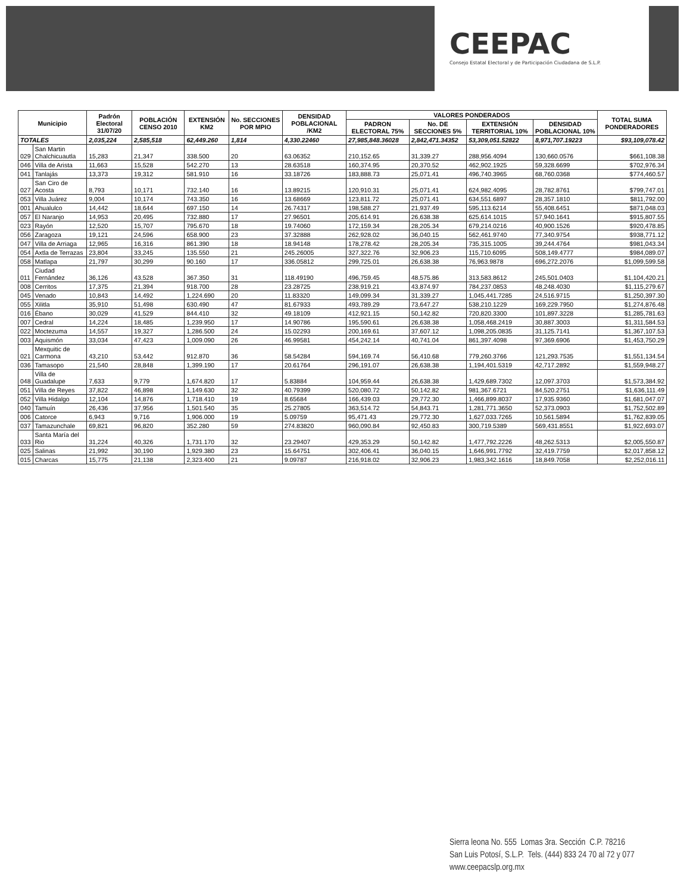CEEPAC
Consejo Estatal Electoral y de Participación Ciudadana de S.L.P.
| Municipio | | Padrón Electoral 31/07/20 | POBLACIÓN CENSO 2010 | EXTENSIÓN KM2 | No. SECCIONES POR MPIO | DENSIDAD POBLACIONAL /KM2 | VALORES PONDERADOS | | | | TOTAL SUMA PONDERADORES |
| --- | --- | --- | --- | --- | --- | --- | --- | --- | --- | --- | --- |
| | | | | | | | PADRON ELECTORAL 75% | No. DE SECCIONES 5% | EXTENSIÓN TERRITORIAL 10% | DENSIDAD POBLACIONAL 10% | |
| TOTALES | | 2,035,224 | 2,585,518 | 62,449.260 | 1,814 | 4,330.22460 | 27,985,848.36028 | 2,842,471.34352 | 53,309,051.52822 | 8,971,707.19223 | $93,109,078.42 |
| 029 | San Martin Chalchicuautla | 15,283 | 21,347 | 338.500 | 20 | 63.06352 | 210,152.65 | 31,339.27 | 288,956.4094 | 130,660.0576 | $661,108.38 |
| 046 | Villa de Arista | 11,663 | 15,528 | 542.270 | 13 | 28.63518 | 160,374.95 | 20,370.52 | 462,902.1925 | 59,328.6699 | $702,976.34 |
| 041 | Tanlajás | 13,373 | 19,312 | 581.910 | 16 | 33.18726 | 183,888.73 | 25,071.41 | 496,740.3965 | 68,760.0368 | $774,460.57 |
| 027 | San Ciro de Acosta | 8,793 | 10,171 | 732.140 | 16 | 13.89215 | 120,910.31 | 25,071.41 | 624,982.4095 | 28,782.8761 | $799,747.01 |
| 053 | Villa Juárez | 9,004 | 10,174 | 743.350 | 16 | 13.68669 | 123,811.72 | 25,071.41 | 634,551.6897 | 28,357.1810 | $811,792.00 |
| 001 | Ahualulco | 14,442 | 18,644 | 697.150 | 14 | 26.74317 | 198,588.27 | 21,937.49 | 595,113.6214 | 55,408.6451 | $871,048.03 |
| 057 | El Naranjo | 14,953 | 20,495 | 732.880 | 17 | 27.96501 | 205,614.91 | 26,638.38 | 625,614.1015 | 57,940.1641 | $915,807.55 |
| 023 | Rayón | 12,520 | 15,707 | 795.670 | 18 | 19.74060 | 172,159.34 | 28,205.34 | 679,214.0216 | 40,900.1526 | $920,478.85 |
| 056 | Zaragoza | 19,121 | 24,596 | 658.900 | 23 | 37.32888 | 262,928.02 | 36,040.15 | 562,461.9740 | 77,340.9754 | $938,771.12 |
| 047 | Villa de Arriaga | 12,965 | 16,316 | 861.390 | 18 | 18.94148 | 178,278.42 | 28,205.34 | 735,315.1005 | 39,244.4764 | $981,043.34 |
| 054 | Axtla de Terrazas | 23,804 | 33,245 | 135.550 | 21 | 245.26005 | 327,322.76 | 32,906.23 | 115,710.6095 | 508,149.4777 | $984,089.07 |
| 058 | Matlapa | 21,797 | 30,299 | 90.160 | 17 | 336.05812 | 299,725.01 | 26,638.38 | 76,963.9878 | 696,272.2076 | $1,099,599.58 |
| 011 | Ciudad Fernández | 36,126 | 43,528 | 367.350 | 31 | 118.49190 | 496,759.45 | 48,575.86 | 313,583.8612 | 245,501.0403 | $1,104,420.21 |
| 008 | Cerritos | 17,375 | 21,394 | 918.700 | 28 | 23.28725 | 238,919.21 | 43,874.97 | 784,237.0853 | 48,248.4030 | $1,115,279.67 |
| 045 | Venado | 10,843 | 14,492 | 1,224.690 | 20 | 11.83320 | 149,099.34 | 31,339.27 | 1,045,441.7285 | 24,516.9715 | $1,250,397.30 |
| 055 | Xilitla | 35,910 | 51,498 | 630.490 | 47 | 81.67933 | 493,789.29 | 73,647.27 | 538,210.1229 | 169,229.7950 | $1,274,876.48 |
| 016 | Ébano | 30,029 | 41,529 | 844.410 | 32 | 49.18109 | 412,921.15 | 50,142.82 | 720,820.3300 | 101,897.3228 | $1,285,781.63 |
| 007 | Cedral | 14,224 | 18,485 | 1,239.950 | 17 | 14.90786 | 195,590.61 | 26,638.38 | 1,058,468.2419 | 30,887.3003 | $1,311,584.53 |
| 022 | Moctezuma | 14,557 | 19,327 | 1,286.500 | 24 | 15.02293 | 200,169.61 | 37,607.12 | 1,098,205.0835 | 31,125.7141 | $1,367,107.53 |
| 003 | Aquismón | 33,034 | 47,423 | 1,009.090 | 26 | 46.99581 | 454,242.14 | 40,741.04 | 861,397.4098 | 97,369.6906 | $1,453,750.29 |
| 021 | Mexquitic de Carmona | 43,210 | 53,442 | 912.870 | 36 | 58.54284 | 594,169.74 | 56,410.68 | 779,260.3766 | 121,293.7535 | $1,551,134.54 |
| 036 | Tamasopo | 21,540 | 28,848 | 1,399.190 | 17 | 20.61764 | 296,191.07 | 26,638.38 | 1,194,401.5319 | 42,717.2892 | $1,559,948.27 |
| 048 | Villa de Guadalupe | 7,633 | 9,779 | 1,674.820 | 17 | 5.83884 | 104,959.44 | 26,638.38 | 1,429,689.7302 | 12,097.3703 | $1,573,384.92 |
| 051 | Villa de Reyes | 37,822 | 46,898 | 1,149.630 | 32 | 40.79399 | 520,080.72 | 50,142.82 | 981,367.6721 | 84,520.2751 | $1,636,111.49 |
| 052 | Villa Hidalgo | 12,104 | 14,876 | 1,718.410 | 19 | 8.65684 | 166,439.03 | 29,772.30 | 1,466,899.8037 | 17,935.9360 | $1,681,047.07 |
| 040 | Tamuín | 26,436 | 37,956 | 1,501.540 | 35 | 25.27805 | 363,514.72 | 54,843.71 | 1,281,771.3650 | 52,373.0903 | $1,752,502.89 |
| 006 | Catorce | 6,943 | 9,716 | 1,906.000 | 19 | 5.09759 | 95,471.43 | 29,772.30 | 1,627,033.7265 | 10,561.5894 | $1,762,839.05 |
| 037 | Tamazunchale | 69,821 | 96,820 | 352.280 | 59 | 274.83820 | 960,090.84 | 92,450.83 | 300,719.5389 | 569,431.8551 | $1,922,693.07 |
| 033 | Santa María del Rio | 31,224 | 40,326 | 1,731.170 | 32 | 23.29407 | 429,353.29 | 50,142.82 | 1,477,792.2226 | 48,262.5313 | $2,005,550.87 |
| 025 | Salinas | 21,992 | 30,190 | 1,929.380 | 23 | 15.64751 | 302,406.41 | 36,040.15 | 1,646,991.7792 | 32,419.7759 | $2,017,858.12 |
| 015 | Charcas | 15,775 | 21,138 | 2,323.400 | 21 | 9.09787 | 216,918.02 | 32,906.23 | 1,983,342.1616 | 18,849.7058 | $2,252,016.11 |
Sierra leona No. 555 Lomas 3ra. Sección C.P. 78216
San Luis Potosí, S.L.P. Tels. (444) 833 24 70 al 72 y 077
www.ceepacslp.org.mx